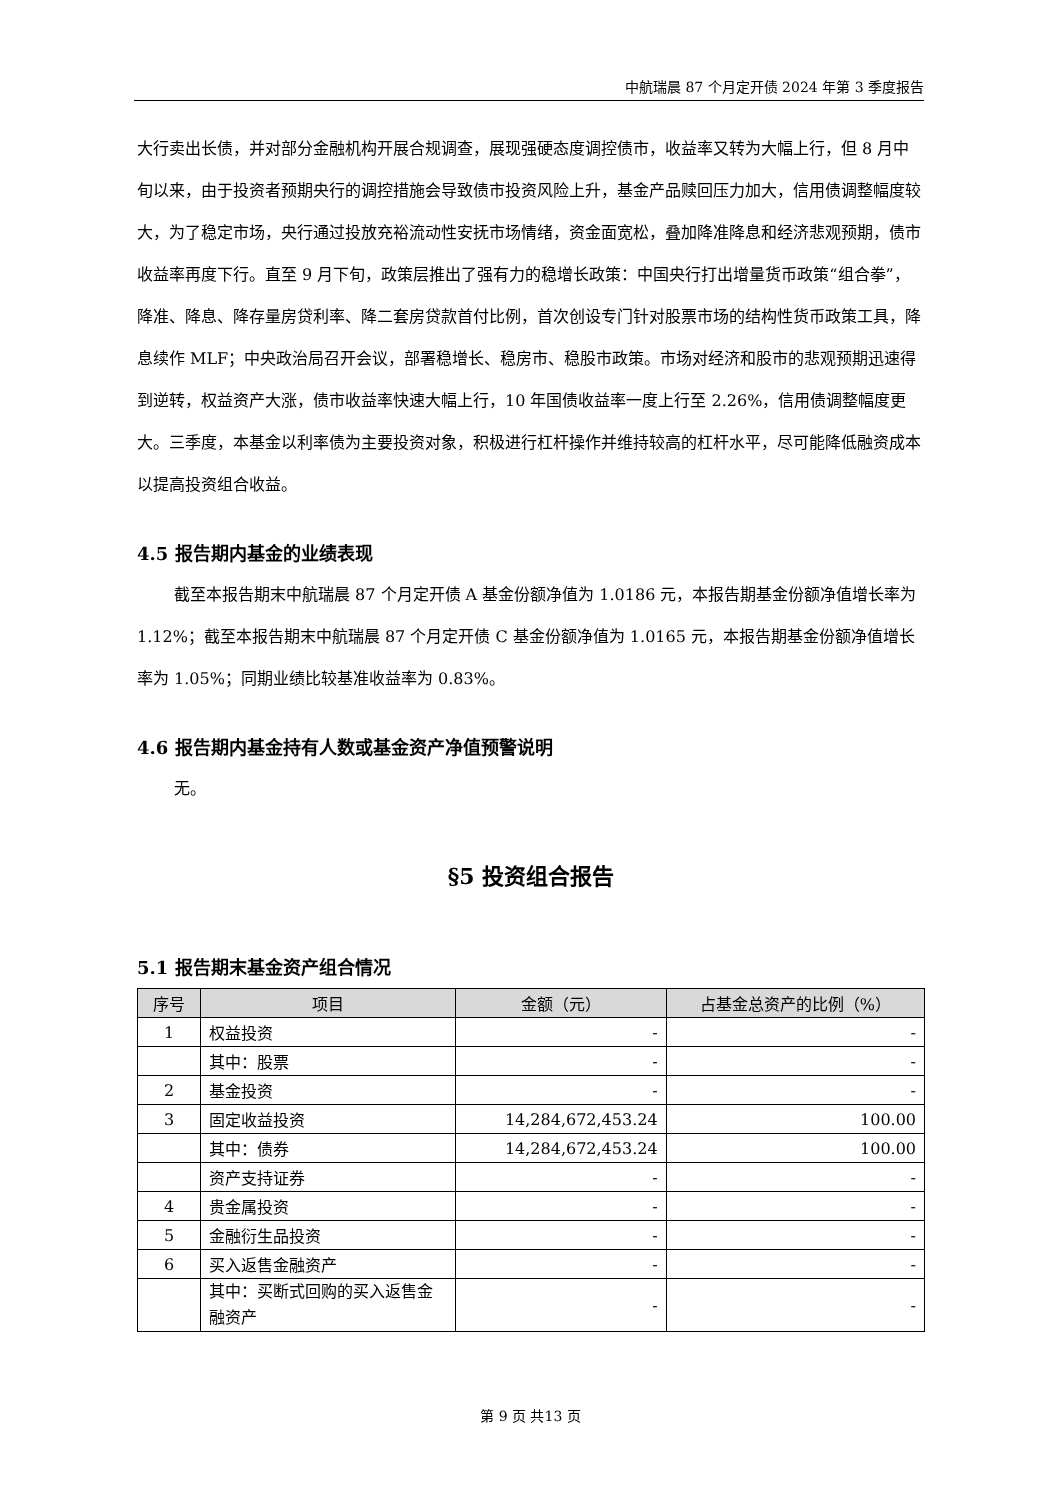中航瑞晨 87 个月定开债 2024 年第 3 季度报告
大行卖出长债，并对部分金融机构开展合规调查，展现强硬态度调控债市，收益率又转为大幅上行，但 8 月中旬以来，由于投资者预期央行的调控措施会导致债市投资风险上升，基金产品赎回压力加大，信用债调整幅度较大，为了稳定市场，央行通过投放充裕流动性安抚市场情绪，资金面宽松，叠加降准降息和经济悲观预期，债市收益率再度下行。直至 9 月下旬，政策层推出了强有力的稳增长政策：中国央行打出增量货币政策“组合拳”，降准、降息、降存量房贷利率、降二套房贷款首付比例，首次创设专门针对股票市场的结构性货币政策工具，降息续作 MLF；中央政治局召开会议，部署稳增长、稳房市、稳股市政策。市场对经济和股市的悲观预期迅速得到逆转，权益资产大涨，债市收益率快速大幅上行，10 年国债收益率一度上行至 2.26%，信用债调整幅度更大。三季度，本基金以利率债为主要投资对象，积极进行杠杆操作并维持较高的杠杆水平，尽可能降低融资成本以提高投资组合收益。
4.5 报告期内基金的业绩表现
截至本报告期末中航瑞晨 87 个月定开债 A 基金份额净值为 1.0186 元，本报告期基金份额净值增长率为 1.12%；截至本报告期末中航瑞晨 87 个月定开债 C 基金份额净值为 1.0165 元，本报告期基金份额净值增长率为 1.05%；同期业绩比较基准收益率为 0.83%。
4.6 报告期内基金持有人数或基金资产净值预警说明
无。
§5 投资组合报告
5.1 报告期末基金资产组合情况
| 序号 | 项目 | 金额（元） | 占基金总资产的比例（%） |
| --- | --- | --- | --- |
| 1 | 权益投资 | - | - |
| | 其中：股票 | - | - |
| 2 | 基金投资 | - | - |
| 3 | 固定收益投资 | 14,284,672,453.24 | 100.00 |
| | 其中：债券 | 14,284,672,453.24 | 100.00 |
| | 资产支持证券 | - | - |
| 4 | 贵金属投资 | - | - |
| 5 | 金融衍生品投资 | - | - |
| 6 | 买入返售金融资产 | - | - |
| | 其中：买断式回购的买入返售金融资产 | - | - |
第 9 页 共13 页